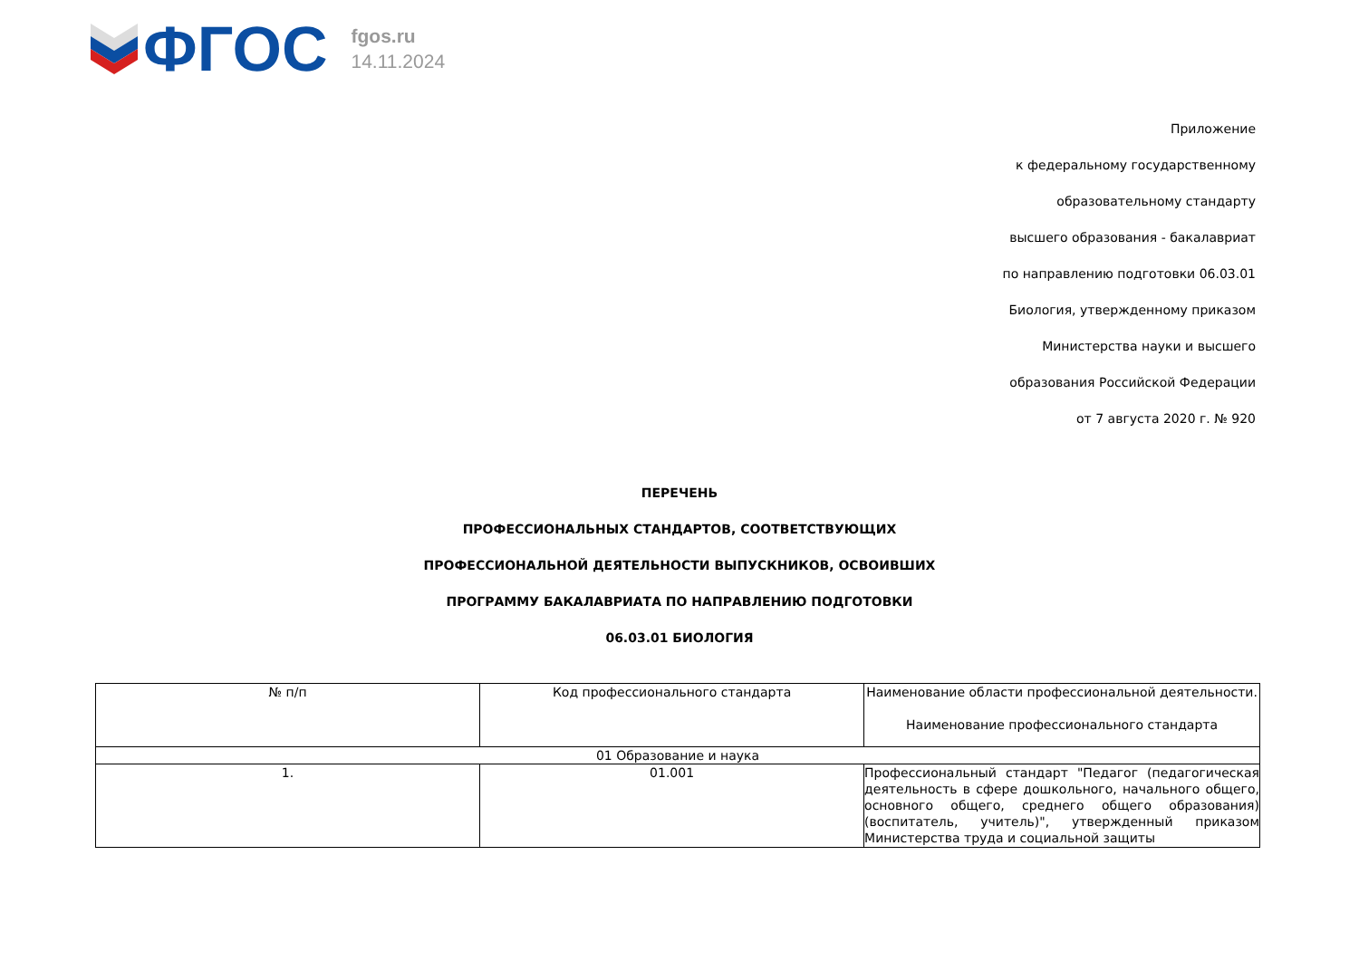ФГОС
fgos.ru
14.11.2024
Приложение
к федеральному государственному
образовательному стандарту
высшего образования - бакалавриат
по направлению подготовки 06.03.01
Биология, утвержденному приказом
Министерства науки и высшего
образования Российской Федерации
от 7 августа 2020 г. № 920
ПЕРЕЧЕНЬ
ПРОФЕССИОНАЛЬНЫХ СТАНДАРТОВ, СООТВЕТСТВУЮЩИХ
ПРОФЕССИОНАЛЬНОЙ ДЕЯТЕЛЬНОСТИ ВЫПУСКНИКОВ, ОСВОИВШИХ
ПРОГРАММУ БАКАЛАВРИАТА ПО НАПРАВЛЕНИЮ ПОДГОТОВКИ
06.03.01 БИОЛОГИЯ
| № п/п | Код профессионального стандарта | Наименование области профессиональной деятельности. Наименование профессионального стандарта |
| --- | --- | --- |
| 01 Образование и наука | | |
| 1. | 01.001 | Профессиональный стандарт "Педагог (педагогическая деятельность в сфере дошкольного, начального общего, основного общего, среднего общего образования) (воспитатель, учитель)", утвержденный приказом Министерства труда и социальной защиты |